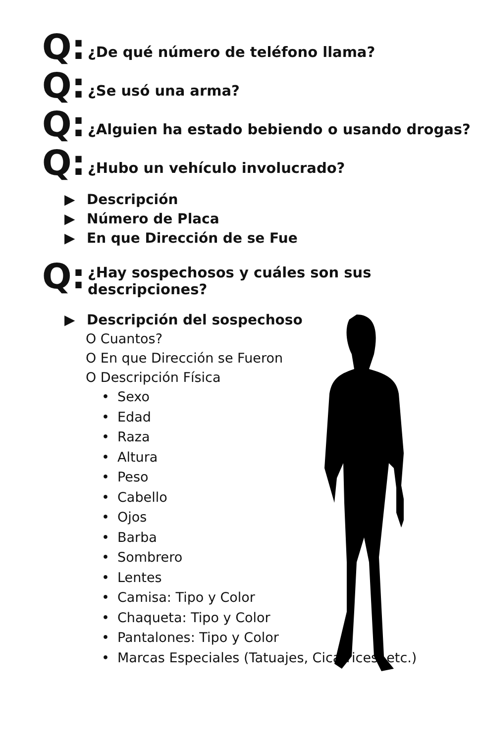Q:
¿De qué número de teléfono llama?
Q:
¿Se usó una arma?
Q:
¿Alguien ha estado bebiendo o usando drogas?
Q:
¿Hubo un vehículo involucrado?
▶ Descripción
▶ Número de Placa
▶ En que Dirección de se Fue
Q:
¿Hay sospechosos y cuáles son sus
descripciones?
▶ Descripción del sospechoso
O Cuantos?
O En que Dirección se Fueron
O Descripción Física
• Sexo
• Edad
• Raza
• Altura
• Peso
• Cabello
• Ojos
• Barba
• Sombrero
• Lentes
• Camisa: Tipo y Color
• Chaqueta: Tipo y Color
• Pantalones: Tipo y Color
• Marcas Especiales (Tatuajes, Cicatrices, etc.)